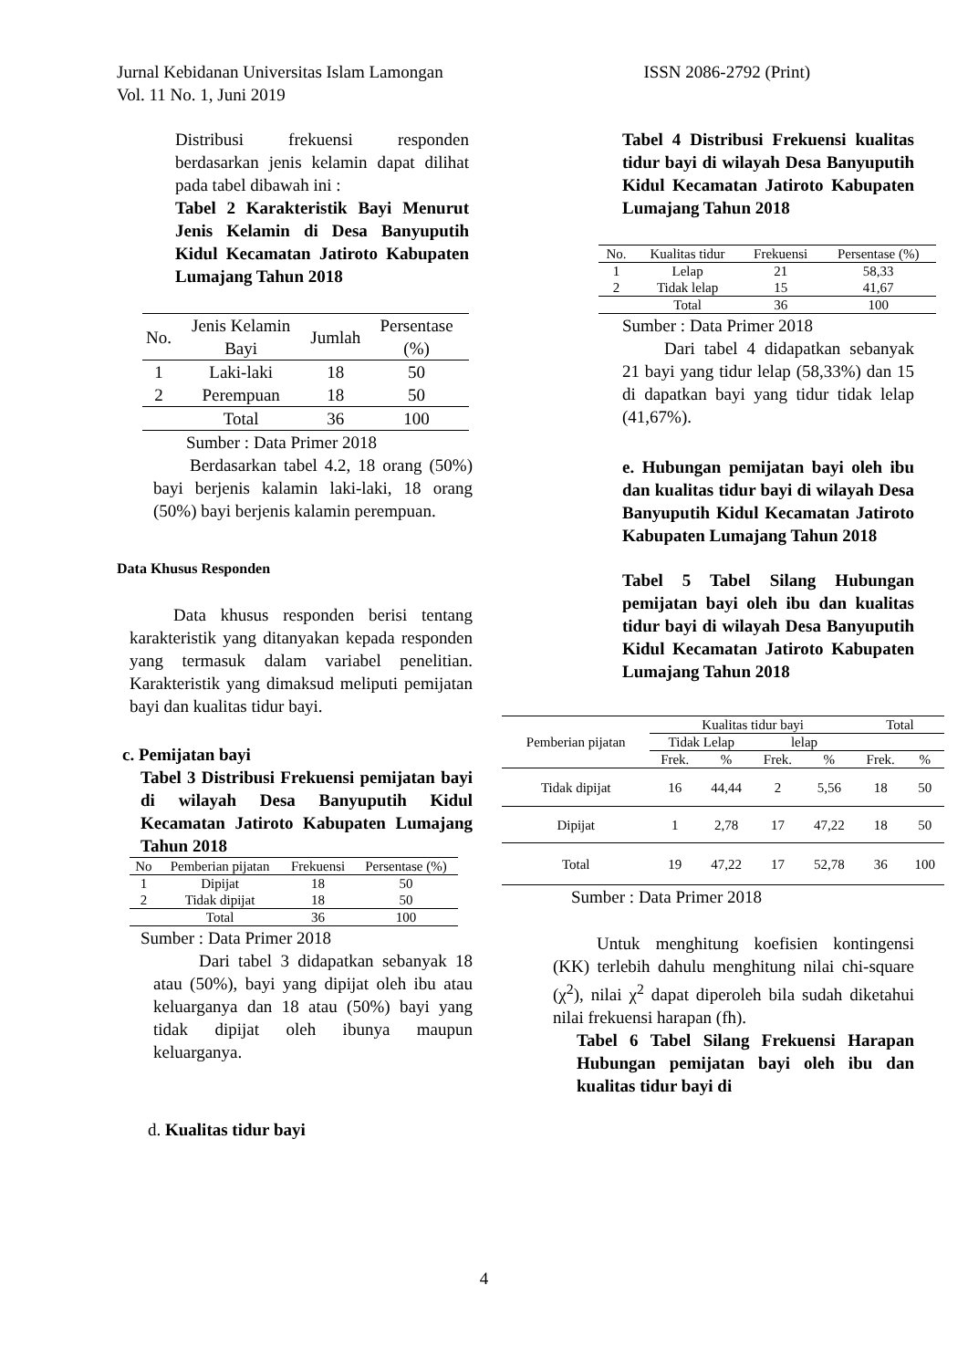Jurnal Kebidanan Universitas Islam Lamongan ISSN 2086-2792 (Print)
Vol. 11 No. 1, Juni 2019
Distribusi frekuensi responden berdasarkan jenis kelamin dapat dilihat pada tabel dibawah ini :
Tabel 2 Karakteristik Bayi Menurut Jenis Kelamin di Desa Banyuputih Kidul Kecamatan Jatiroto Kabupaten Lumajang Tahun 2018
| No. | Jenis Kelamin Bayi | Jumlah | Persentase (%) |
| --- | --- | --- | --- |
| 1 | Laki-laki | 18 | 50 |
| 2 | Perempuan | 18 | 50 |
| | Total | 36 | 100 |
Sumber : Data Primer 2018
Berdasarkan tabel 4.2, 18 orang (50%) bayi berjenis kalamin laki-laki, 18 orang (50%) bayi berjenis kalamin perempuan.
Data Khusus Responden
Data khusus responden berisi tentang karakteristik yang ditanyakan kepada responden yang termasuk dalam variabel penelitian. Karakteristik yang dimaksud meliputi pemijatan bayi dan kualitas tidur bayi.
c. Pemijatan bayi
Tabel 3 Distribusi Frekuensi pemijatan bayi di wilayah Desa Banyuputih Kidul Kecamatan Jatiroto Kabupaten Lumajang Tahun 2018
| No | Pemberian pijatan | Frekuensi | Persentase (%) |
| 1 | Dipijat | 18 | 50 |
| 2 | Tidak dipijat | 18 | 50 |
| | Total | 36 | 100 |
Sumber : Data Primer 2018
Dari tabel 3 didapatkan sebanyak 18 atau (50%), bayi yang dipijat oleh ibu atau keluarganya dan 18 atau (50%) bayi yang tidak dipijat oleh ibunya maupun keluarganya.
d. Kualitas tidur bayi
Tabel 4 Distribusi Frekuensi kualitas tidur bayi di wilayah Desa Banyuputih Kidul Kecamatan Jatiroto Kabupaten Lumajang Tahun 2018
| No. | Kualitas tidur | Frekuensi | Persentase (%) |
| 1 | Lelap | 21 | 58,33 |
| 2 | Tidak lelap | 15 | 41,67 |
| | Total | 36 | 100 |
Sumber : Data Primer 2018
Dari tabel 4 didapatkan sebanyak 21 bayi yang tidur lelap (58,33%) dan 15 di dapatkan bayi yang tidur tidak lelap (41,67%).
e. Hubungan pemijatan bayi oleh ibu dan kualitas tidur bayi di wilayah Desa Banyuputih Kidul Kecamatan Jatiroto Kabupaten Lumajang Tahun 2018
Tabel 5 Tabel Silang Hubungan pemijatan bayi oleh ibu dan kualitas tidur bayi di wilayah Desa Banyuputih Kidul Kecamatan Jatiroto Kabupaten Lumajang Tahun 2018
| Pemberian pijatan | Kualitas tidur bayi | | | | Total | |
| | Tidak Lelap | | lelap | | | |
| | Frek. | % | Frek. | % | Frek. | % |
| Tidak dipijat | 16 | 44,44 | 2 | 5,56 | 18 | 50 |
| Dipijat | 1 | 2,78 | 17 | 47,22 | 18 | 50 |
| Total | 19 | 47,22 | 17 | 52,78 | 36 | 100 |
Sumber : Data Primer 2018
Untuk menghitung koefisien kontingensi (KK) terlebih dahulu menghitung nilai chi-square (χ<sup>2</sup>), nilai χ<sup>2</sup> dapat diperoleh bila sudah diketahui nilai frekuensi harapan (fh).
Tabel 6 Tabel Silang Frekuensi Harapan Hubungan pemijatan bayi oleh ibu dan kualitas tidur bayi di
4